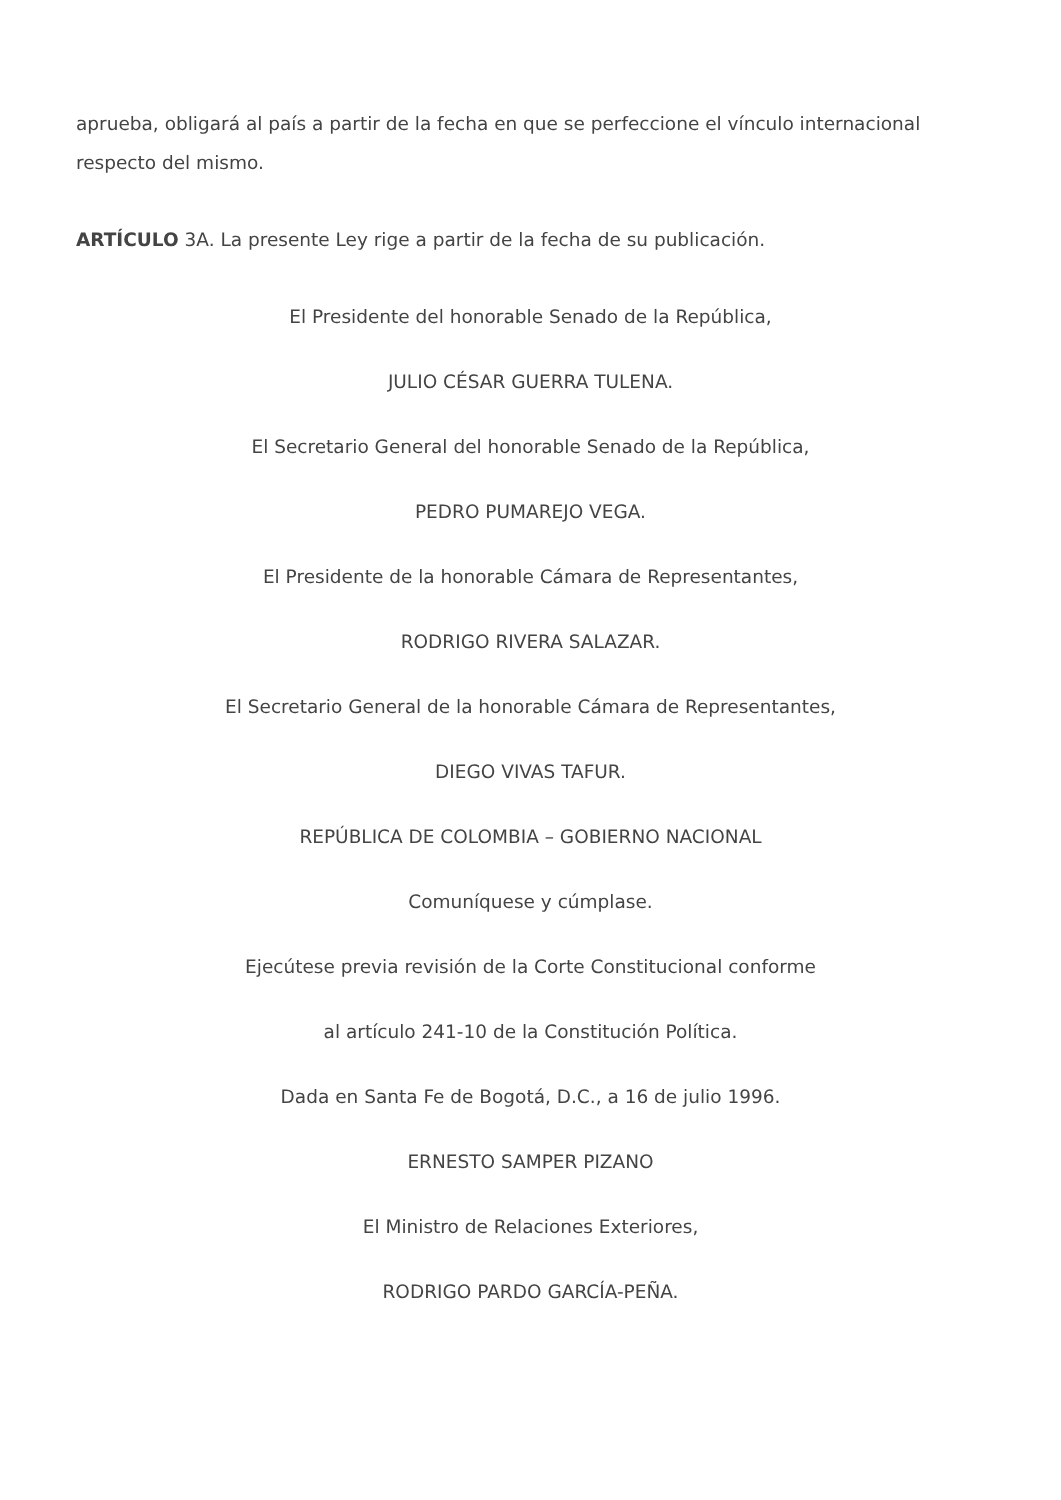aprueba, obligará al país a partir de la fecha en que se perfeccione el vínculo internacional respecto del mismo.
ARTÍCULO 3A. La presente Ley rige a partir de la fecha de su publicación.
El Presidente del honorable Senado de la República,
JULIO CÉSAR GUERRA TULENA.
El Secretario General del honorable Senado de la República,
PEDRO PUMAREJO VEGA.
El Presidente de la honorable Cámara de Representantes,
RODRIGO RIVERA SALAZAR.
El Secretario General de la honorable Cámara de Representantes,
DIEGO VIVAS TAFUR.
REPÚBLICA DE COLOMBIA – GOBIERNO NACIONAL
Comuníquese y cúmplase.
Ejecútese previa revisión de la Corte Constitucional conforme
al artículo 241-10 de la Constitución Política.
Dada en Santa Fe de Bogotá, D.C., a 16 de julio 1996.
ERNESTO SAMPER PIZANO
El Ministro de Relaciones Exteriores,
RODRIGO PARDO GARCÍA-PEÑA.